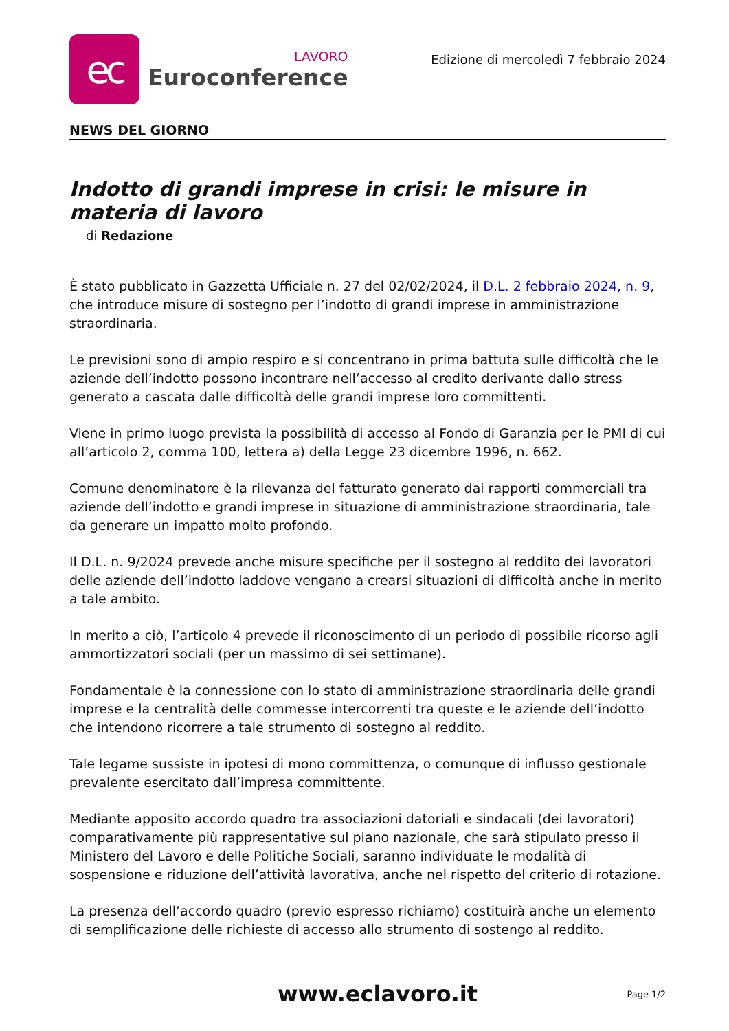ec
LAVORO
Euroconference
Edizione di mercoledì 7 febbraio 2024
NEWS DEL GIORNO
Indotto di grandi imprese in crisi: le misure in materia di lavoro
di Redazione
È stato pubblicato in Gazzetta Ufficiale n. 27 del 02/02/2024, il D.L. 2 febbraio 2024, n. 9, che introduce misure di sostegno per l’indotto di grandi imprese in amministrazione straordinaria.
Le previsioni sono di ampio respiro e si concentrano in prima battuta sulle difficoltà che le aziende dell’indotto possono incontrare nell’accesso al credito derivante dallo stress generato a cascata dalle difficoltà delle grandi imprese loro committenti.
Viene in primo luogo prevista la possibilità di accesso al Fondo di Garanzia per le PMI di cui all’articolo 2, comma 100, lettera a) della Legge 23 dicembre 1996, n. 662.
Comune denominatore è la rilevanza del fatturato generato dai rapporti commerciali tra aziende dell’indotto e grandi imprese in situazione di amministrazione straordinaria, tale da generare un impatto molto profondo.
Il D.L. n. 9/2024 prevede anche misure specifiche per il sostegno al reddito dei lavoratori delle aziende dell’indotto laddove vengano a crearsi situazioni di difficoltà anche in merito a tale ambito.
In merito a ciò, l’articolo 4 prevede il riconoscimento di un periodo di possibile ricorso agli ammortizzatori sociali (per un massimo di sei settimane).
Fondamentale è la connessione con lo stato di amministrazione straordinaria delle grandi imprese e la centralità delle commesse intercorrenti tra queste e le aziende dell’indotto che intendono ricorrere a tale strumento di sostegno al reddito.
Tale legame sussiste in ipotesi di mono committenza, o comunque di influsso gestionale prevalente esercitato dall’impresa committente.
Mediante apposito accordo quadro tra associazioni datoriali e sindacali (dei lavoratori) comparativamente più rappresentative sul piano nazionale, che sarà stipulato presso il Ministero del Lavoro e delle Politiche Sociali, saranno individuate le modalità di sospensione e riduzione dell’attività lavorativa, anche nel rispetto del criterio di rotazione.
La presenza dell’accordo quadro (previo espresso richiamo) costituirà anche un elemento di semplificazione delle richieste di accesso allo strumento di sostengo al reddito.
www.eclavoro.it
Page 1/2